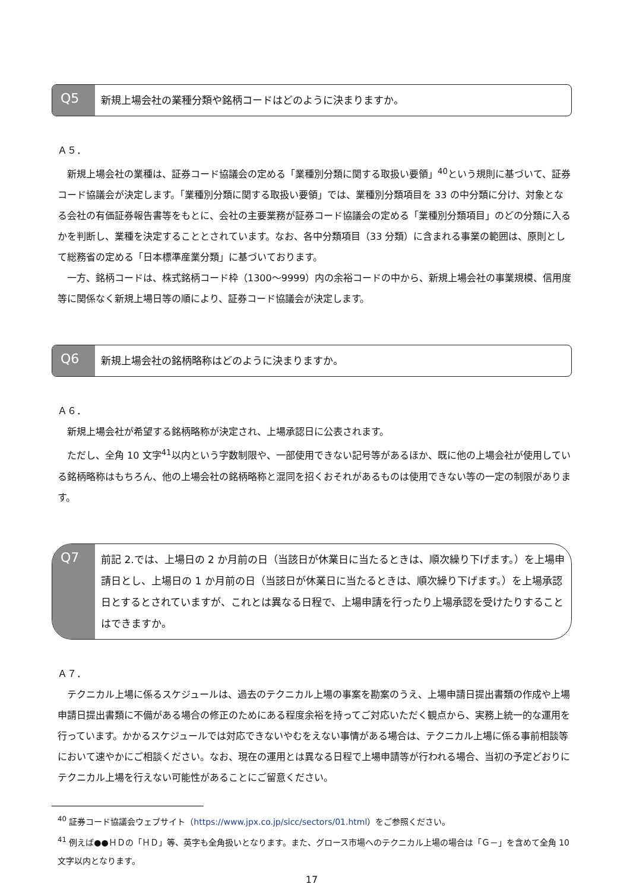Q5
新規上場会社の業種分類や銘柄コードはどのように決まりますか。
Ａ５．
新規上場会社の業種は、証券コード協議会の定める「業種別分類に関する取扱い要領」<sup>40</sup>という規則に基づいて、証券コード協議会が決定します。「業種別分類に関する取扱い要領」では、業種別分類項目を 33 の中分類に分け、対象となる会社の有価証券報告書等をもとに、会社の主要業務が証券コード協議会の定める「業種別分類項目」のどの分類に入るかを判断し、業種を決定することとされています。なお、各中分類項目（33 分類）に含まれる事業の範囲は、原則として総務省の定める「日本標準産業分類」に基づいております。
一方、銘柄コードは、株式銘柄コード枠（1300～9999）内の余裕コードの中から、新規上場会社の事業規模、信用度等に関係なく新規上場日等の順により、証券コード協議会が決定します。
Q6
新規上場会社の銘柄略称はどのように決まりますか。
Ａ６．
新規上場会社が希望する銘柄略称が決定され、上場承認日に公表されます。
ただし、全角 10 文字<sup>41</sup>以内という字数制限や、一部使用できない記号等があるほか、既に他の上場会社が使用している銘柄略称はもちろん、他の上場会社の銘柄略称と混同を招くおそれがあるものは使用できない等の一定の制限があります。
Q7
前記 2.では、上場日の 2 か月前の日（当該日が休業日に当たるときは、順次繰り下げます。）を上場申請日とし、上場日の 1 か月前の日（当該日が休業日に当たるときは、順次繰り下げます。）を上場承認日とするとされていますが、これとは異なる日程で、上場申請を行ったり上場承認を受けたりすることはできますか。
Ａ７．
テクニカル上場に係るスケジュールは、過去のテクニカル上場の事案を勘案のうえ、上場申請日提出書類の作成や上場申請日提出書類に不備がある場合の修正のためにある程度余裕を持ってご対応いただく観点から、実務上統一的な運用を行っています。かかるスケジュールでは対応できないやむをえない事情がある場合は、テクニカル上場に係る事前相談等において速やかにご相談ください。なお、現在の運用とは異なる日程で上場申請等が行われる場合、当初の予定どおりにテクニカル上場を行えない可能性があることにご留意ください。
<sup>40</sup> 証券コード協議会ウェブサイト（https://www.jpx.co.jp/sicc/sectors/01.html）をご参照ください。
<sup>41</sup> 例えば●●ＨＤの「ＨＤ」等、英字も全角扱いとなります。また、グロース市場へのテクニカル上場の場合は「Ｇ－」を含めて全角 10 文字以内となります。
17